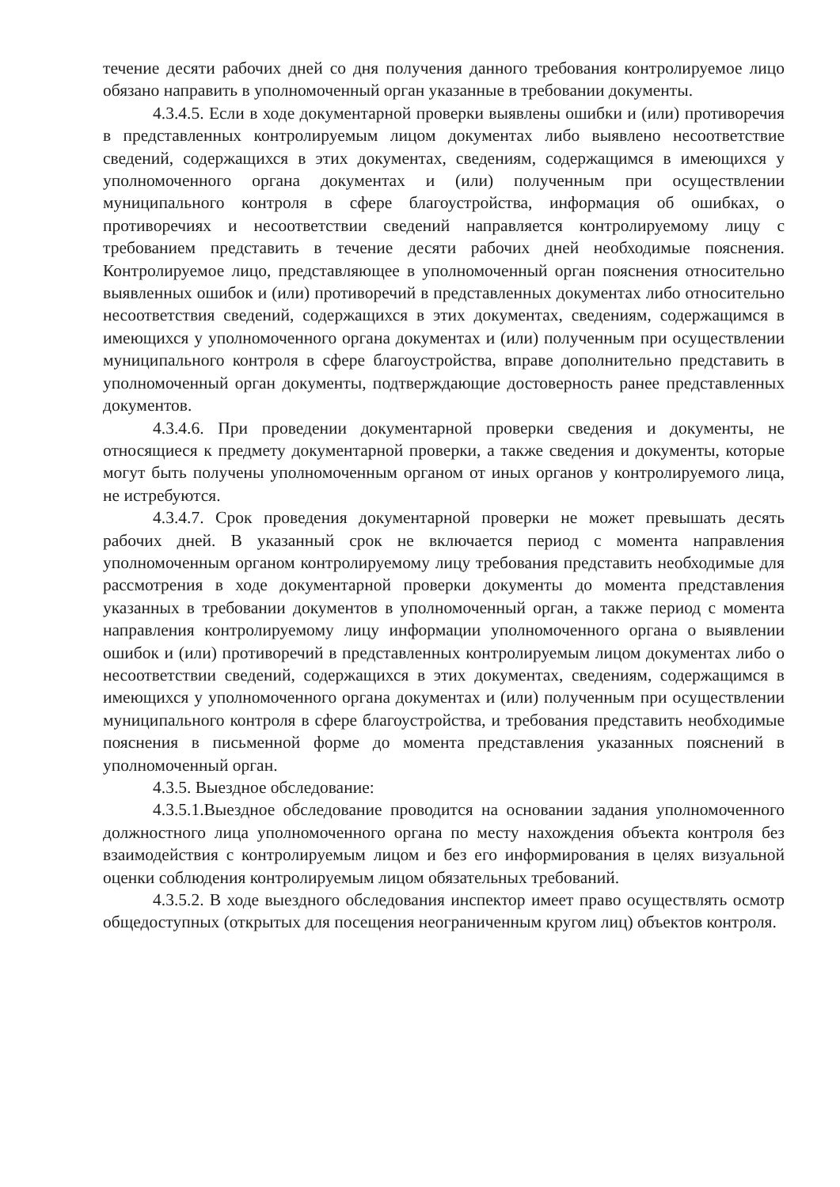течение десяти рабочих дней со дня получения данного требования контролируемое лицо обязано направить в уполномоченный орган указанные в требовании документы.
4.3.4.5. Если в ходе документарной проверки выявлены ошибки и (или) противоречия в представленных контролируемым лицом документах либо выявлено несоответствие сведений, содержащихся в этих документах, сведениям, содержащимся в имеющихся у уполномоченного органа документах и (или) полученным при осуществлении муниципального контроля в сфере благоустройства, информация об ошибках, о противоречиях и несоответствии сведений направляется контролируемому лицу с требованием представить в течение десяти рабочих дней необходимые пояснения. Контролируемое лицо, представляющее в уполномоченный орган пояснения относительно выявленных ошибок и (или) противоречий в представленных документах либо относительно несоответствия сведений, содержащихся в этих документах, сведениям, содержащимся в имеющихся у уполномоченного органа документах и (или) полученным при осуществлении муниципального контроля в сфере благоустройства, вправе дополнительно представить в уполномоченный орган документы, подтверждающие достоверность ранее представленных документов.
4.3.4.6. При проведении документарной проверки сведения и документы, не относящиеся к предмету документарной проверки, а также сведения и документы, которые могут быть получены уполномоченным органом от иных органов у контролируемого лица, не истребуются.
4.3.4.7. Срок проведения документарной проверки не может превышать десять рабочих дней. В указанный срок не включается период с момента направления уполномоченным органом контролируемому лицу требования представить необходимые для рассмотрения в ходе документарной проверки документы до момента представления указанных в требовании документов в уполномоченный орган, а также период с момента направления контролируемому лицу информации уполномоченного органа о выявлении ошибок и (или) противоречий в представленных контролируемым лицом документах либо о несоответствии сведений, содержащихся в этих документах, сведениям, содержащимся в имеющихся у уполномоченного органа документах и (или) полученным при осуществлении муниципального контроля в сфере благоустройства, и требования представить необходимые пояснения в письменной форме до момента представления указанных пояснений в уполномоченный орган.
4.3.5. Выездное обследование:
4.3.5.1.Выездное обследование проводится на основании задания уполномоченного должностного лица уполномоченного органа по месту нахождения объекта контроля без взаимодействия с контролируемым лицом и без его информирования в целях визуальной оценки соблюдения контролируемым лицом обязательных требований.
4.3.5.2. В ходе выездного обследования инспектор имеет право осуществлять осмотр общедоступных (открытых для посещения неограниченным кругом лиц) объектов контроля.